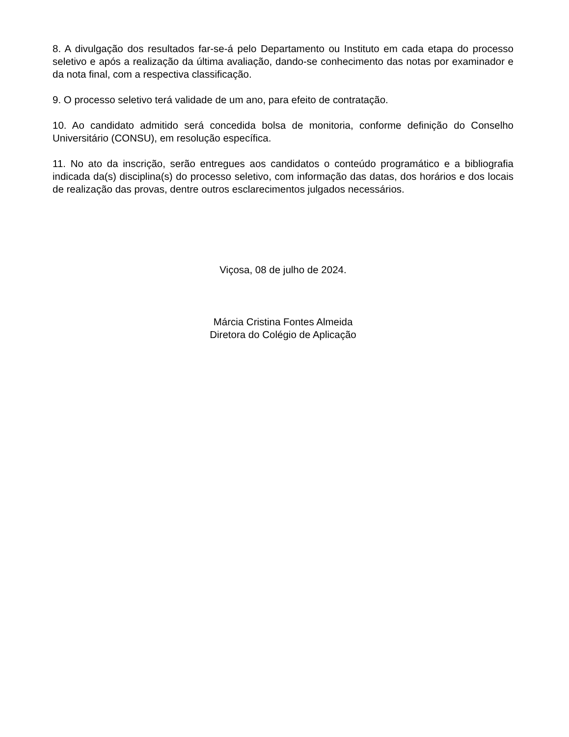8. A divulgação dos resultados far-se-á pelo Departamento ou Instituto em cada etapa do processo seletivo e após a realização da última avaliação, dando-se conhecimento das notas por examinador e da nota final, com a respectiva classificação.
9. O processo seletivo terá validade de um ano, para efeito de contratação.
10. Ao candidato admitido será concedida bolsa de monitoria, conforme definição do Conselho Universitário (CONSU), em resolução específica.
11. No ato da inscrição, serão entregues aos candidatos o conteúdo programático e a bibliografia indicada da(s) disciplina(s) do processo seletivo, com informação das datas, dos horários e dos locais de realização das provas, dentre outros esclarecimentos julgados necessários.
Viçosa, 08 de julho de 2024.
Márcia Cristina Fontes Almeida
Diretora do Colégio de Aplicação